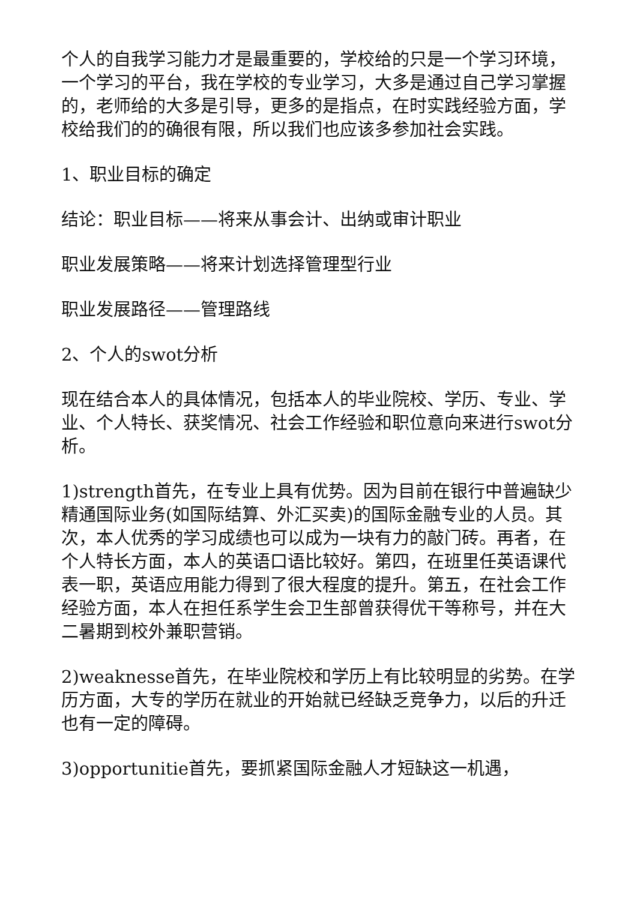个人的自我学习能力才是最重要的，学校给的只是一个学习环境，一个学习的平台，我在学校的专业学习，大多是通过自己学习掌握的，老师给的大多是引导，更多的是指点，在时实践经验方面，学校给我们的的确很有限，所以我们也应该多参加社会实践。
1、职业目标的确定
结论：职业目标——将来从事会计、出纳或审计职业
职业发展策略——将来计划选择管理型行业
职业发展路径——管理路线
2、个人的swot分析
现在结合本人的具体情况，包括本人的毕业院校、学历、专业、学业、个人特长、获奖情况、社会工作经验和职位意向来进行swot分析。
1)strength首先，在专业上具有优势。因为目前在银行中普遍缺少精通国际业务(如国际结算、外汇买卖)的国际金融专业的人员。其次，本人优秀的学习成绩也可以成为一块有力的敲门砖。再者，在个人特长方面，本人的英语口语比较好。第四，在班里任英语课代表一职，英语应用能力得到了很大程度的提升。第五，在社会工作经验方面，本人在担任系学生会卫生部曾获得优干等称号，并在大二暑期到校外兼职营销。
2)weaknesse首先，在毕业院校和学历上有比较明显的劣势。在学历方面，大专的学历在就业的开始就已经缺乏竞争力，以后的升迁也有一定的障碍。
3)opportunitie首先，要抓紧国际金融人才短缺这一机遇，